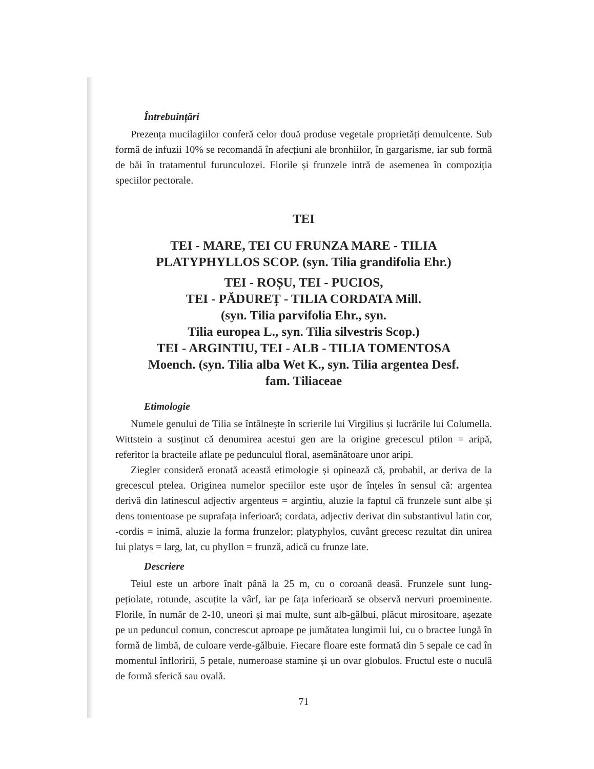Întrebuințări
Prezența mucilagiilor conferă celor două produse vegetale proprietăți demulcente. Sub formă de infuzii 10% se recomandă în afecțiuni ale bronhiilor, în gargarisme, iar sub formă de băi în tratamentul furunculozei. Florile și frunzele intră de asemenea în compoziția speciilor pectorale.
TEI
TEI - MARE, TEI CU FRUNZA MARE - TILIA
PLATYPHYLLOS SCOP. (syn. Tilia grandifolia Ehr.)
TEI - ROȘU, TEI - PUCIOS,
TEI - PĂDUREȚ - TILIA CORDATA Mill.
(syn. Tilia parvifolia Ehr., syn.
Tilia europea L., syn. Tilia silvestris Scop.)
TEI - ARGINTIU, TEI - ALB - TILIA TOMENTOSA
Moench. (syn. Tilia alba Wet K., syn. Tilia argentea Desf.
fam. Tiliaceae
Etimologie
Numele genului de Tilia se întâlnește în scrierile lui Virgilius și lucrările lui Columella. Wittstein a susținut că denumirea acestui gen are la origine grecescul ptilon = aripă, referitor la bracteile aflate pe pedunculul floral, asemănătoare unor aripi.
Ziegler consideră eronată această etimologie și opinează că, probabil, ar deriva de la grecescul ptelea. Originea numelor speciilor este ușor de înțeles în sensul că: argentea derivă din latinescul adjectiv argenteus = argintiu, aluzie la faptul că frunzele sunt albe și dens tomentoase pe suprafața inferioară; cordata, adjectiv derivat din substantivul latin cor, -cordis = inimă, aluzie la forma frunzelor; platyphylos, cuvânt grecesc rezultat din unirea lui platys = larg, lat, cu phyllon = frunză, adică cu frunze late.
Descriere
Teiul este un arbore înalt până la 25 m, cu o coroană deasă. Frunzele sunt lung-pețiolate, rotunde, ascuțite la vârf, iar pe fața inferioară se observă nervuri proeminente. Florile, în număr de 2-10, uneori și mai multe, sunt alb-gălbui, plăcut mirositoare, așezate pe un peduncul comun, concrescut aproape pe jumătatea lungimii lui, cu o bractee lungă în formă de limbă, de culoare verde-gălbuie. Fiecare floare este formată din 5 sepale ce cad în momentul înfloririi, 5 petale, numeroase stamine și un ovar globulos. Fructul este o nuculă de formă sferică sau ovală.
71